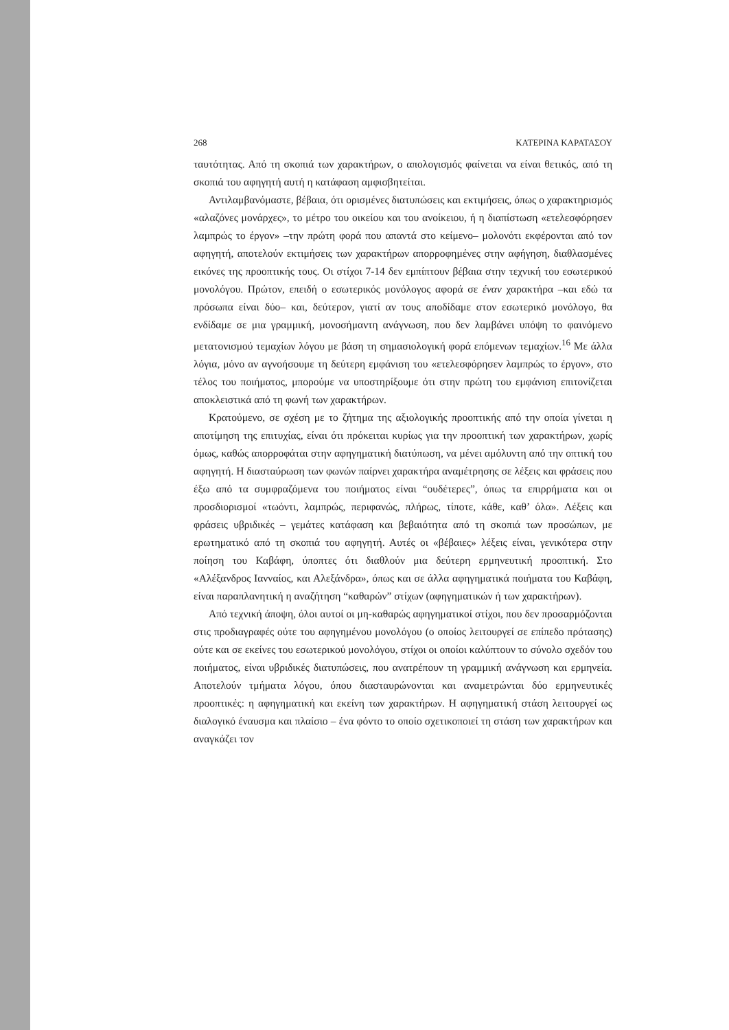268 ΚΑΤΕΡΙΝΑ ΚΑΡΑΤΑΣΟΥ
ταυτότητας. Από τη σκοπιά των χαρακτήρων, ο απολογισμός φαίνεται να είναι θετικός, από τη σκοπιά του αφηγητή αυτή η κατάφαση αμφισβητείται.
Αντιλαμβανόμαστε, βέβαια, ότι ορισμένες διατυπώσεις και εκτιμήσεις, όπως ο χαρακτηρισμός «αλαζόνες μονάρχες», το μέτρο του οικείου και του ανοίκειου, ή η διαπίστωση «ετελεσφόρησεν λαμπρώς το έργον» –την πρώτη φορά που απαντά στο κείμενο– μολονότι εκφέρονται από τον αφηγητή, αποτελούν εκτιμήσεις των χαρακτήρων απορροφημένες στην αφήγηση, διαθλασμένες εικόνες της προοπτικής τους. Οι στίχοι 7-14 δεν εμπίπτουν βέβαια στην τεχνική του εσωτερικού μονολόγου. Πρώτον, επειδή ο εσωτερικός μονόλογος αφορά σε έναν χαρακτήρα –και εδώ τα πρόσωπα είναι δύο– και, δεύτερον, γιατί αν τους αποδίδαμε στον εσωτερικό μονόλογο, θα ενδίδαμε σε μια γραμμική, μονοσήμαντη ανάγνωση, που δεν λαμβάνει υπόψη το φαινόμενο μετατονισμού τεμαχίων λόγου με βάση τη σημασιολογική φορά επόμενων τεμαχίων.<sup>16</sup> Με άλλα λόγια, μόνο αν αγνοήσουμε τη δεύτερη εμφάνιση του «ετελεσφόρησεν λαμπρώς το έργον», στο τέλος του ποιήματος, μπορούμε να υποστηρίξουμε ότι στην πρώτη του εμφάνιση επιτονίζεται αποκλειστικά από τη φωνή των χαρακτήρων.
Κρατούμενο, σε σχέση με το ζήτημα της αξιολογικής προοπτικής από την οποία γίνεται η αποτίμηση της επιτυχίας, είναι ότι πρόκειται κυρίως για την προοπτική των χαρακτήρων, χωρίς όμως, καθώς απορροφάται στην αφηγηματική διατύπωση, να μένει αμόλυντη από την οπτική του αφηγητή. Η διασταύρωση των φωνών παίρνει χαρακτήρα αναμέτρησης σε λέξεις και φράσεις που έξω από τα συμφραζόμενα του ποιήματος είναι “ουδέτερες”, όπως τα επιρρήματα και οι προσδιορισμοί «τωόντι, λαμπρώς, περιφανώς, πλήρως, τίποτε, κάθε, καθ’ όλα». Λέξεις και φράσεις υβριδικές – γεμάτες κατάφαση και βεβαιότητα από τη σκοπιά των προσώπων, με ερωτηματικό από τη σκοπιά του αφηγητή. Αυτές οι «βέβαιες» λέξεις είναι, γενικότερα στην ποίηση του Καβάφη, ύποπτες ότι διαθλούν μια δεύτερη ερμηνευτική προοπτική. Στο «Αλέξανδρος Ιανναίος, και Αλεξάνδρα», όπως και σε άλλα αφηγηματικά ποιήματα του Καβάφη, είναι παραπλανητική η αναζήτηση “καθαρών” στίχων (αφηγηματικών ή των χαρακτήρων).
Από τεχνική άποψη, όλοι αυτοί οι μη-καθαρώς αφηγηματικοί στίχοι, που δεν προσαρμόζονται στις προδιαγραφές ούτε του αφηγημένου μονολόγου (ο οποίος λειτουργεί σε επίπεδο πρότασης) ούτε και σε εκείνες του εσωτερικού μονολόγου, στίχοι οι οποίοι καλύπτουν το σύνολο σχεδόν του ποιήματος, είναι υβριδικές διατυπώσεις, που ανατρέπουν τη γραμμική ανάγνωση και ερμηνεία. Αποτελούν τμήματα λόγου, όπου διασταυρώνονται και αναμετρώνται δύο ερμηνευτικές προοπτικές: η αφηγηματική και εκείνη των χαρακτήρων. Η αφηγηματική στάση λειτουργεί ως διαλογικό έναυσμα και πλαίσιο – ένα φόντο το οποίο σχετικοποιεί τη στάση των χαρακτήρων και αναγκάζει τον